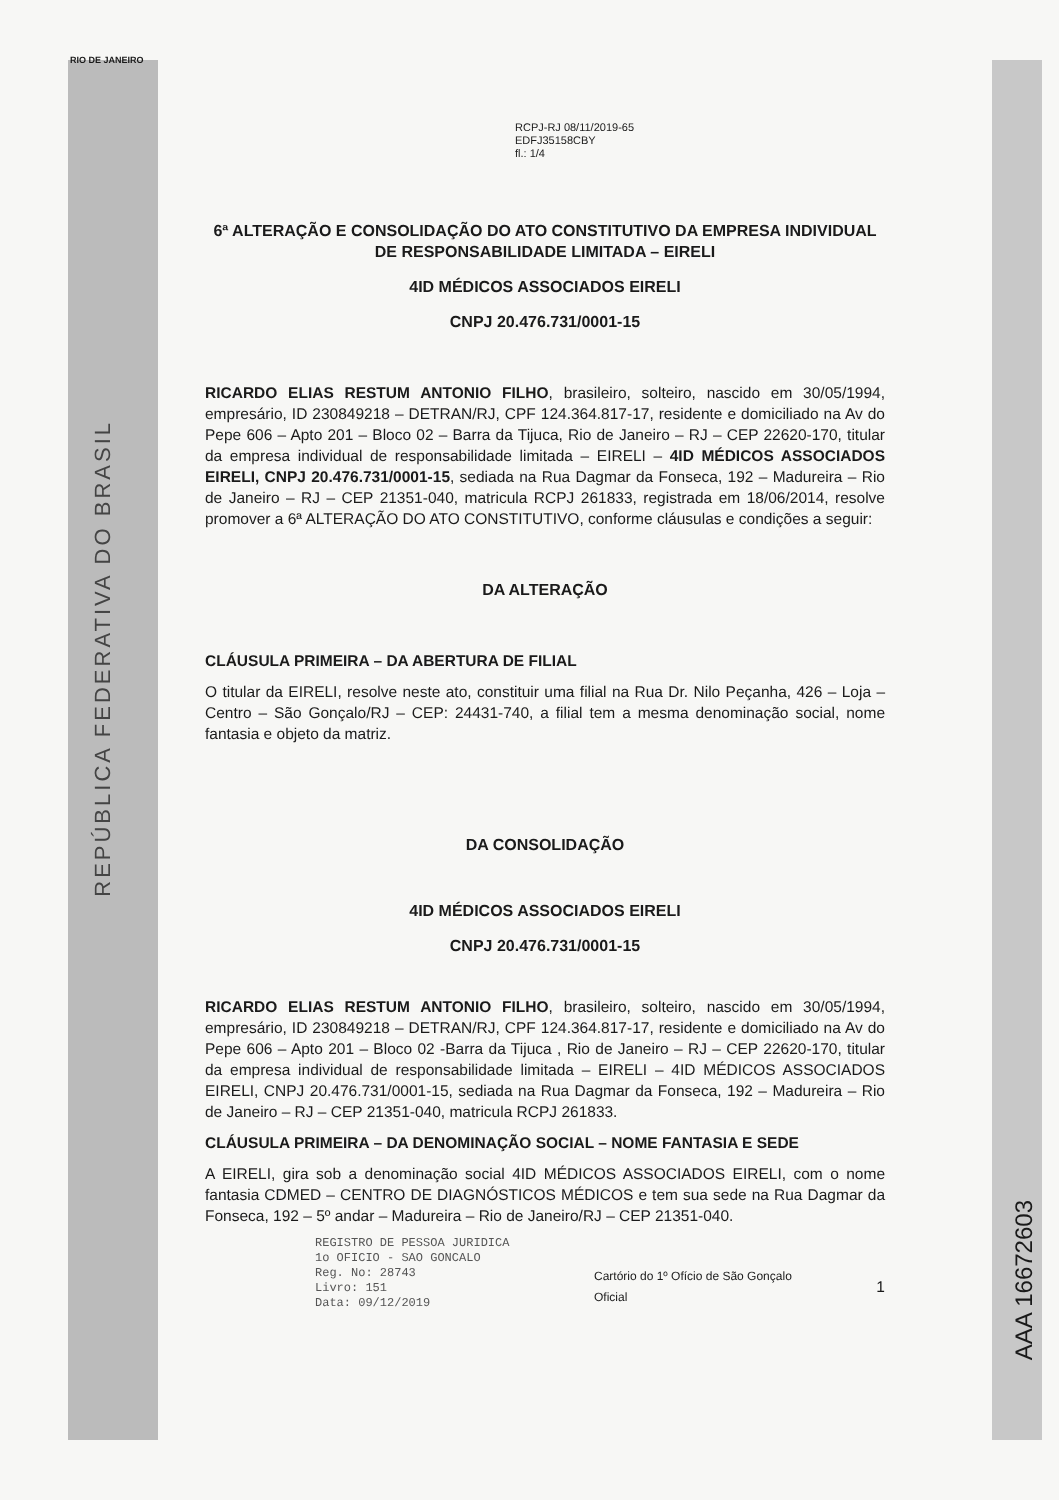RIO DE JANEIRO
RCPJ-RJ 08/11/2019-65
EDFJ35158CBY
fl.: 1/4
6ª ALTERAÇÃO E CONSOLIDAÇÃO DO ATO CONSTITUTIVO DA EMPRESA INDIVIDUAL DE RESPONSABILIDADE LIMITADA – EIRELI
4ID MÉDICOS ASSOCIADOS EIRELI
CNPJ 20.476.731/0001-15
RICARDO ELIAS RESTUM ANTONIO FILHO, brasileiro, solteiro, nascido em 30/05/1994, empresário, ID 230849218 – DETRAN/RJ, CPF 124.364.817-17, residente e domiciliado na Av do Pepe 606 – Apto 201 – Bloco 02 – Barra da Tijuca, Rio de Janeiro – RJ – CEP 22620-170, titular da empresa individual de responsabilidade limitada – EIRELI – 4ID MÉDICOS ASSOCIADOS EIRELI, CNPJ 20.476.731/0001-15, sediada na Rua Dagmar da Fonseca, 192 – Madureira – Rio de Janeiro – RJ – CEP 21351-040, matricula RCPJ 261833, registrada em 18/06/2014, resolve promover a 6ª ALTERAÇÃO DO ATO CONSTITUTIVO, conforme cláusulas e condições a seguir:
DA ALTERAÇÃO
CLÁUSULA PRIMEIRA – DA ABERTURA DE FILIAL
O titular da EIRELI, resolve neste ato, constituir uma filial na Rua Dr. Nilo Peçanha, 426 – Loja – Centro – São Gonçalo/RJ – CEP: 24431-740, a filial tem a mesma denominação social, nome fantasia e objeto da matriz.
DA CONSOLIDAÇÃO
4ID MÉDICOS ASSOCIADOS EIRELI
CNPJ 20.476.731/0001-15
RICARDO ELIAS RESTUM ANTONIO FILHO, brasileiro, solteiro, nascido em 30/05/1994, empresário, ID 230849218 – DETRAN/RJ, CPF 124.364.817-17, residente e domiciliado na Av do Pepe 606 – Apto 201 – Bloco 02 -Barra da Tijuca , Rio de Janeiro – RJ – CEP 22620-170, titular da empresa individual de responsabilidade limitada – EIRELI – 4ID MÉDICOS ASSOCIADOS EIRELI, CNPJ 20.476.731/0001-15, sediada na Rua Dagmar da Fonseca, 192 – Madureira – Rio de Janeiro – RJ – CEP 21351-040, matricula RCPJ 261833.
CLÁUSULA PRIMEIRA – DA DENOMINAÇÃO SOCIAL – NOME FANTASIA E SEDE
A EIRELI, gira sob a denominação social 4ID MÉDICOS ASSOCIADOS EIRELI, com o nome fantasia CDMED – CENTRO DE DIAGNÓSTICOS MÉDICOS e tem sua sede na Rua Dagmar da Fonseca, 192 – 5º andar – Madureira – Rio de Janeiro/RJ – CEP 21351-040.
REGISTRO DE PESSOA JURIDICA
1o OFICIO - SAO GONCALO
Reg. No: 28743
Livro: 151
Data: 09/12/2019
Cartório do 1º Ofício de São Gonçalo
Oficial
1
REPÚBLICA FEDERATIVA DO BRASIL
AAA 16672603